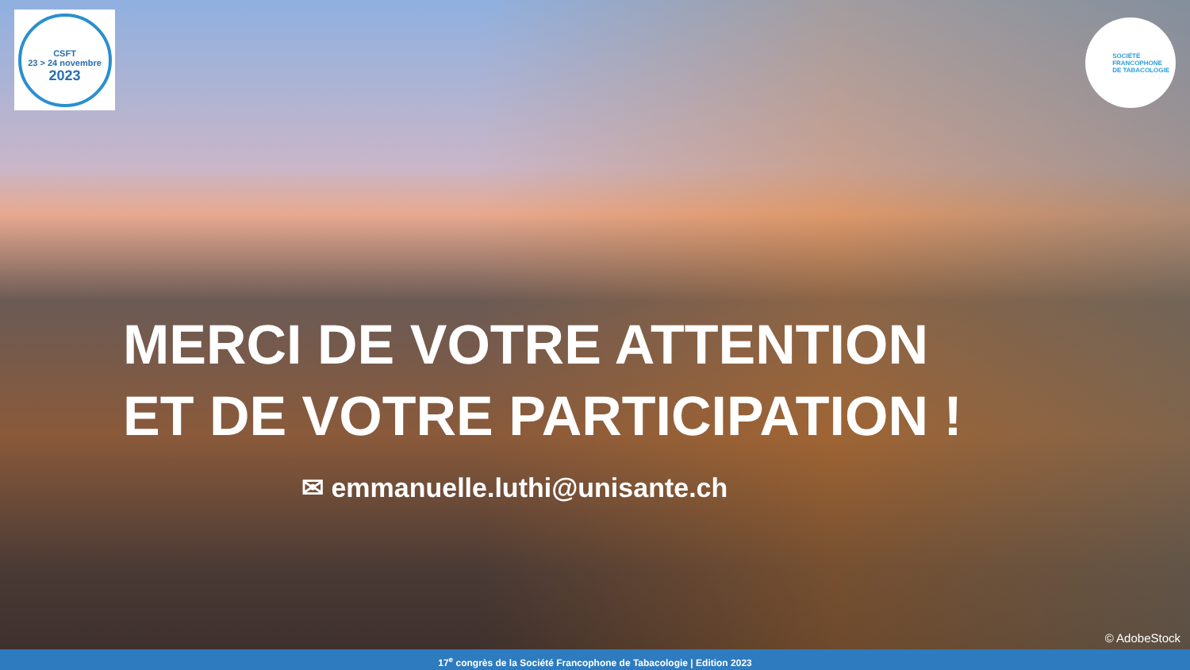CSFT
23 > 24 novembre
2023
SOCIÉTÉ
FRANCOPHONE
DE TABACOLOGIE
MERCI DE VOTRE ATTENTION
ET DE VOTRE PARTICIPATION !
✉ emmanuelle.luthi@unisante.ch
© AdobeStock
17<sup>e</sup> congrès de la Société Francophone de Tabacologie | Edition 2023